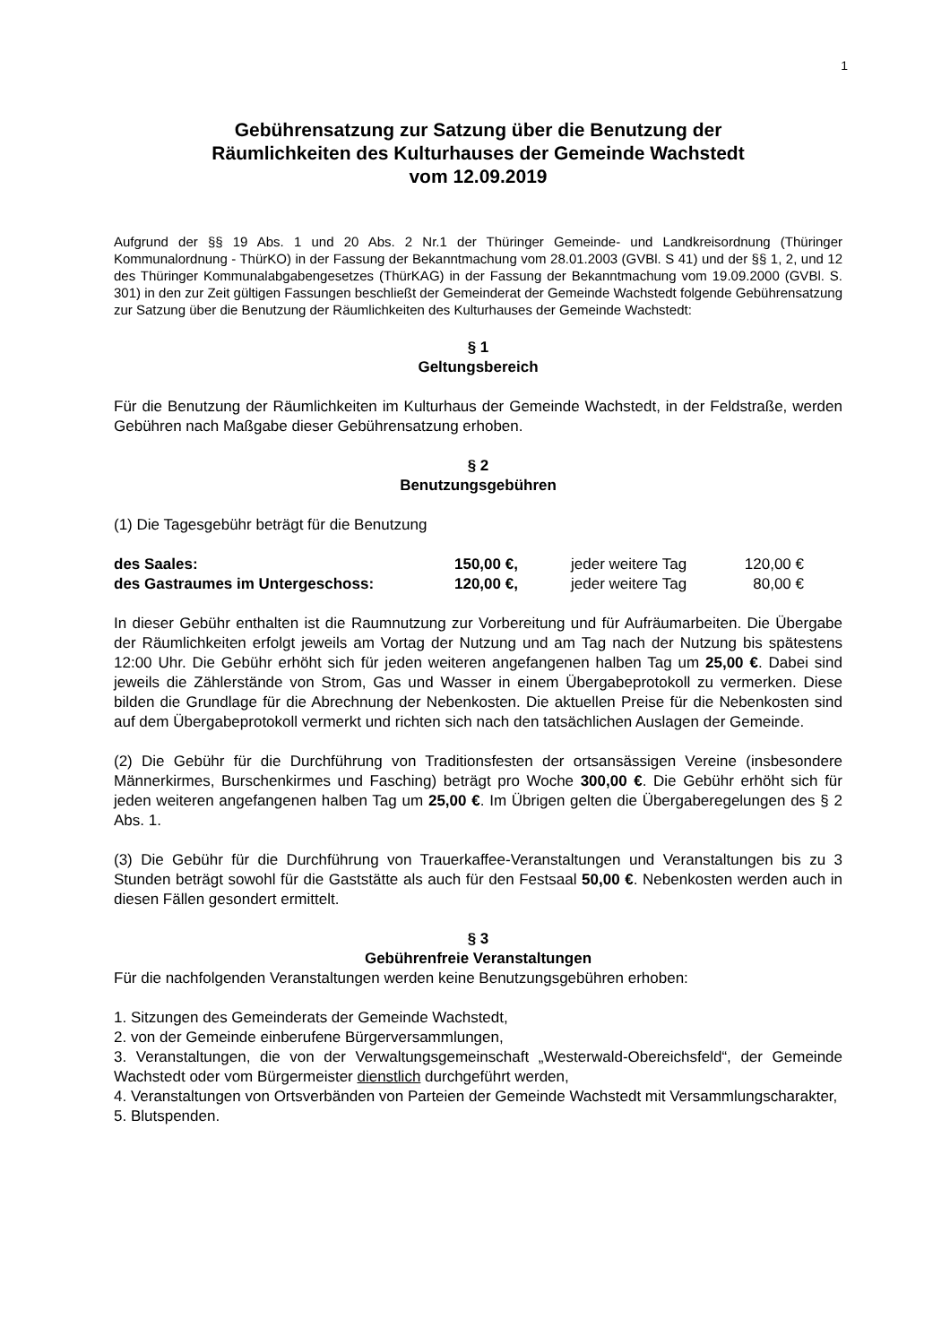1
Gebührensatzung zur Satzung über die Benutzung der
Räumlichkeiten des Kulturhauses der Gemeinde Wachstedt
vom 12.09.2019
Aufgrund der §§ 19 Abs. 1 und 20 Abs. 2 Nr.1 der Thüringer Gemeinde- und Landkreisordnung (Thüringer Kommunalordnung - ThürKO) in der Fassung der Bekanntmachung vom 28.01.2003 (GVBl. S 41) und der §§ 1, 2, und 12 des Thüringer Kommunalabgabengesetzes (ThürKAG) in der Fassung der Bekanntmachung vom 19.09.2000 (GVBl. S. 301) in den zur Zeit gültigen Fassungen beschließt der Gemeinderat der Gemeinde Wachstedt folgende Gebührensatzung zur Satzung über die Benutzung der Räumlichkeiten des Kulturhauses der Gemeinde Wachstedt:
§ 1
Geltungsbereich
Für die Benutzung der Räumlichkeiten im Kulturhaus der Gemeinde Wachstedt, in der Feldstraße, werden Gebühren nach Maßgabe dieser Gebührensatzung erhoben.
§ 2
Benutzungsgebühren
(1) Die Tagesgebühr beträgt für die Benutzung
| des Saales: | 150,00 €, | jeder weitere Tag | 120,00 € |
| des Gastraumes im Untergeschoss: | 120,00 €, | jeder weitere Tag | 80,00 € |
In dieser Gebühr enthalten ist die Raumnutzung zur Vorbereitung und für Aufräumarbeiten. Die Übergabe der Räumlichkeiten erfolgt jeweils am Vortag der Nutzung und am Tag nach der Nutzung bis spätestens 12:00 Uhr. Die Gebühr erhöht sich für jeden weiteren angefangenen halben Tag um 25,00 €. Dabei sind jeweils die Zählerstände von Strom, Gas und Wasser in einem Übergabeprotokoll zu vermerken. Diese bilden die Grundlage für die Abrechnung der Nebenkosten. Die aktuellen Preise für die Nebenkosten sind auf dem Übergabeprotokoll vermerkt und richten sich nach den tatsächlichen Auslagen der Gemeinde.
(2) Die Gebühr für die Durchführung von Traditionsfesten der ortsansässigen Vereine (insbesondere Männerkirmes, Burschenkirmes und Fasching) beträgt pro Woche 300,00 €. Die Gebühr erhöht sich für jeden weiteren angefangenen halben Tag um 25,00 €. Im Übrigen gelten die Übergaberegelungen des § 2 Abs. 1.
(3) Die Gebühr für die Durchführung von Trauerkaffee-Veranstaltungen und Veranstaltungen bis zu 3 Stunden beträgt sowohl für die Gaststätte als auch für den Festsaal 50,00 €. Nebenkosten werden auch in diesen Fällen gesondert ermittelt.
§ 3
Gebührenfreie Veranstaltungen
Für die nachfolgenden Veranstaltungen werden keine Benutzungsgebühren erhoben:
1. Sitzungen des Gemeinderats der Gemeinde Wachstedt,
2. von der Gemeinde einberufene Bürgerversammlungen,
3. Veranstaltungen, die von der Verwaltungsgemeinschaft „Westerwald-Obereichsfeld“, der Gemeinde Wachstedt oder vom Bürgermeister dienstlich durchgeführt werden,
4. Veranstaltungen von Ortsverbänden von Parteien der Gemeinde Wachstedt mit Versammlungscharakter,
5. Blutspenden.